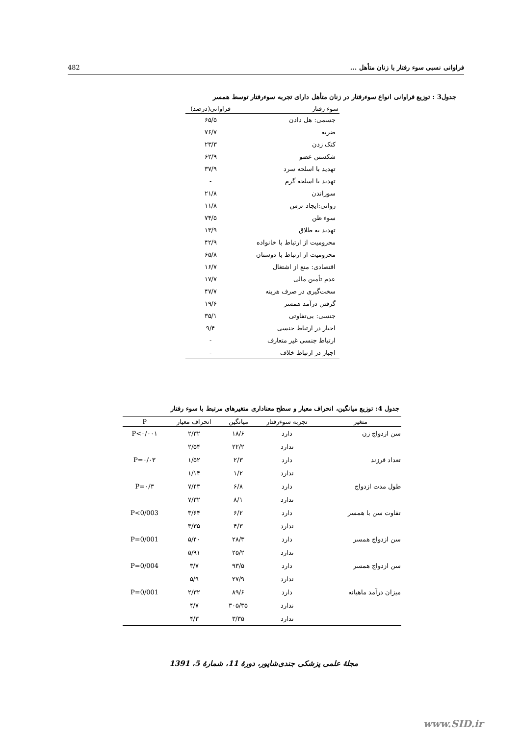482 فراوانی نسبی سوء رفتار با زنان متأهل ...
جدول3 : توزیع فراوانی انواع سوءرفتار در زنان متأهل دارای تجربه سوءرفتار توسط همسر
| سوء رفتار | فراوانی(درصد) |
| --- | --- |
| جسمی: هل دادن | ۶۵/۵ |
| ضربه | ۷۶/۷ |
| کتک زدن | ۲۳/۳ |
| شکستن عضو | ۶۲/۹ |
| تهدید با اسلحه سرد | ۳۷/۹ |
| تهدید با اسلحه گرم | - |
| سوزاندن | ۲۱/۸ |
| روانی:ایجاد ترس | ۱۱/۸ |
| سوء ظن | ۷۴/۵ |
| تهدید به طلاق | ۱۳/۹ |
| محرومیت از ارتباط با خانواده | ۴۲/۹ |
| محرومیت از ارتباط با دوستان | ۶۵/۸ |
| اقتصادی: منع از اشتغال | ۱۶/۷ |
| عدم تأمین مالی | ۱۷/۷ |
| سخت‌گیری در صرف هزینه | ۴۷/۷ |
| گرفتن درآمد همسر | ۱۹/۶ |
| جنسی: بی‌تفاوتی | ۳۵/۱ |
| اجبار در ارتباط جنسی | ۹/۴ |
| ارتباط جنسی غیر متعارف | - |
| اجبار در ارتباط خلاف | - |
جدول 4: توزیع میانگین، انحراف معیار و سطح معناداری متغیرهای مرتبط با سوء رفتار
| متغیر | تجربه سوءرفتار | میانگین | انحراف معیار | P |
| --- | --- | --- | --- | --- |
| سن ازدواج زن | دارد | ۱۸/۶ | ۲/۳۲ | P<۰/۰۰۱ |
| | ندارد | ۲۲/۲ | ۲/۵۴ | |
| تعداد فرزند | دارد | ۲/۳ | ۱/۵۲ | P=۰/۰۳ |
| | ندارد | ۱/۲ | ۱/۱۴ | |
| طول مدت ازدواج | دارد | ۶/۸ | ۷/۴۳ | P=۰/۳ |
| | ندارد | ۸/۱ | ۷/۳۲ | |
| تفاوت سن با همسر | دارد | ۶/۲ | ۳/۶۴ | P<0/003 |
| | ندارد | ۴/۳ | ۳/۳۵ | |
| سن ازدواج همسر | دارد | ۲۸/۳ | ۵/۴۰ | P=0/001 |
| | ندارد | ۲۵/۲ | ۵/۹۱ | |
| سن ازدواج همسر | دارد | ۹۳/۵ | ۳/۷ | P=0/004 |
| | ندارد | ۲۷/۹ | ۵/۹ | |
| میزان درآمد ماهیانه | دارد | ۸۹/۶ | ۲/۳۲ | P=0/001 |
| | ندارد | ۳۰۵/۳۵ | ۴/۷ | |
| | ندارد | ۳/۳۵ | ۴/۳ | |
مجلهٔ علمی پزشکی جندی‌شاپور، دورهٔ 11، شمارهٔ 5، 1391
www.SID.ir